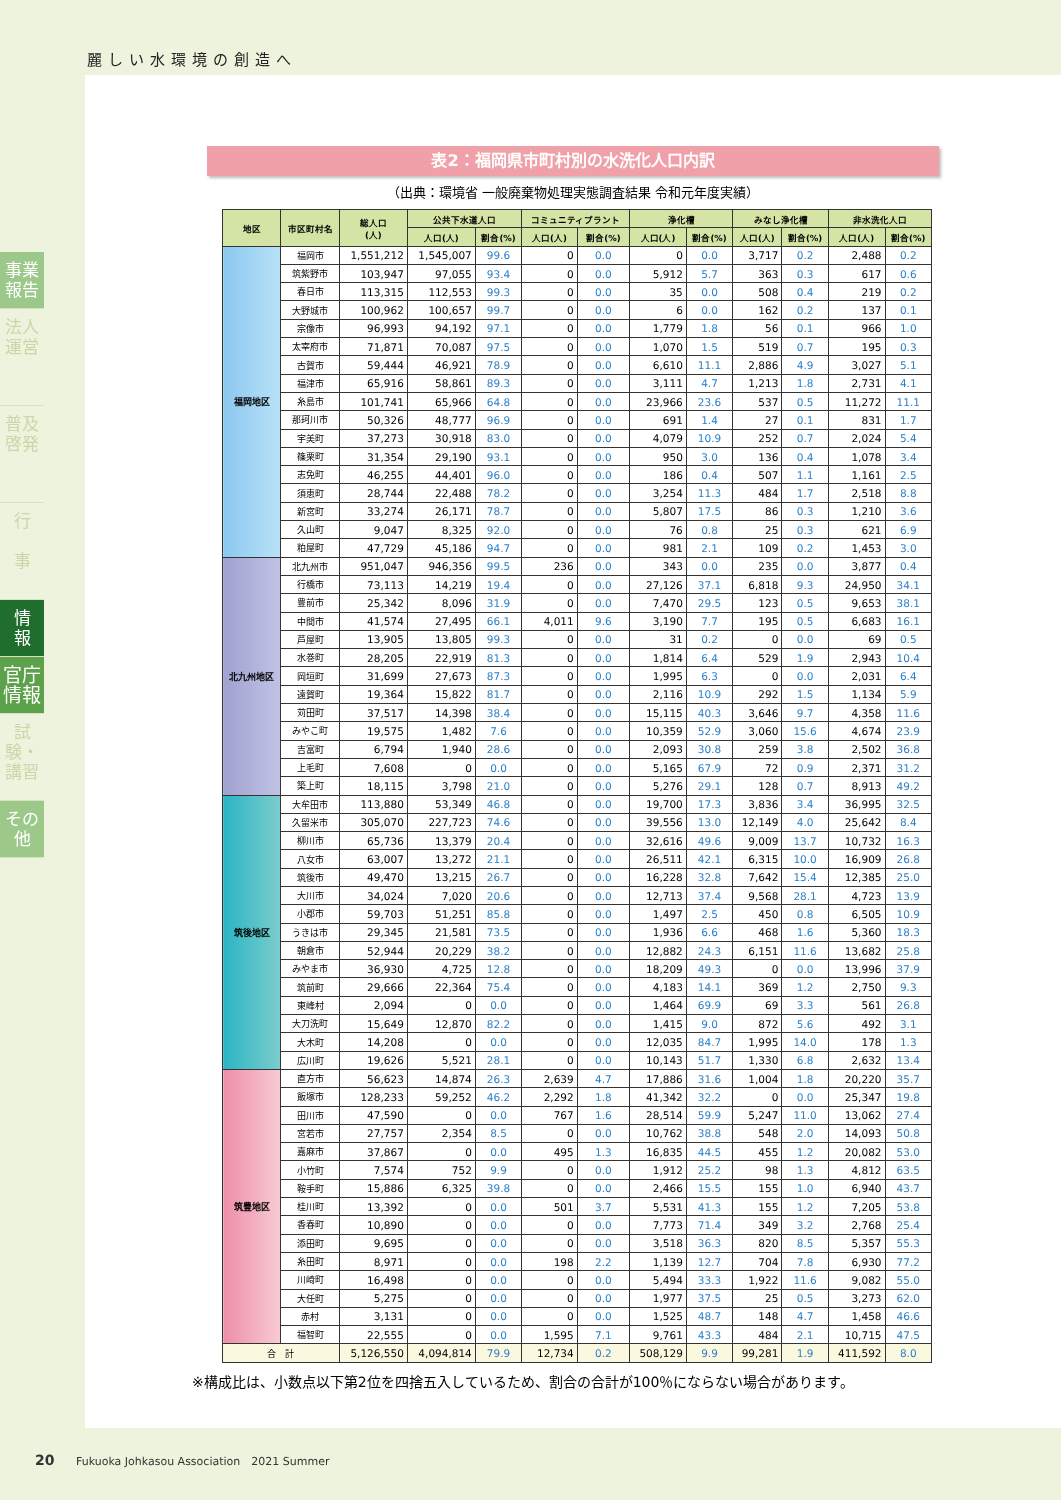麗しい水環境の創造へ
事業報告
法人運営
普及啓発
行
事
情
報
官庁情報
試験・講習
その他
表2：福岡県市町村別の水洗化人口内訳
（出典：環境省 一般廃棄物処理実態調査結果 令和元年度実績）
| 地区 | 市区町村名 | 総人口 (人) | 公共下水道人口 | | コミュニティプラント | | 浄化槽 | | みなし浄化槽 | | 非水洗化人口 | |
| --- | --- | --- | --- | --- | --- | --- | --- | --- | --- | --- | --- | --- |
| | | | 人口(人) | 割合(%) | 人口(人) | 割合(%) | 人口(人) | 割合(%) | 人口(人) | 割合(%) | 人口(人) | 割合(%) |
| 福岡地区 | 福岡市 | 1,551,212 | 1,545,007 | 99.6 | 0 | 0.0 | 0 | 0.0 | 3,717 | 0.2 | 2,488 | 0.2 |
| | 筑紫野市 | 103,947 | 97,055 | 93.4 | 0 | 0.0 | 5,912 | 5.7 | 363 | 0.3 | 617 | 0.6 |
| | 春日市 | 113,315 | 112,553 | 99.3 | 0 | 0.0 | 35 | 0.0 | 508 | 0.4 | 219 | 0.2 |
| | 大野城市 | 100,962 | 100,657 | 99.7 | 0 | 0.0 | 6 | 0.0 | 162 | 0.2 | 137 | 0.1 |
| | 宗像市 | 96,993 | 94,192 | 97.1 | 0 | 0.0 | 1,779 | 1.8 | 56 | 0.1 | 966 | 1.0 |
| | 太宰府市 | 71,871 | 70,087 | 97.5 | 0 | 0.0 | 1,070 | 1.5 | 519 | 0.7 | 195 | 0.3 |
| | 古賀市 | 59,444 | 46,921 | 78.9 | 0 | 0.0 | 6,610 | 11.1 | 2,886 | 4.9 | 3,027 | 5.1 |
| | 福津市 | 65,916 | 58,861 | 89.3 | 0 | 0.0 | 3,111 | 4.7 | 1,213 | 1.8 | 2,731 | 4.1 |
| | 糸島市 | 101,741 | 65,966 | 64.8 | 0 | 0.0 | 23,966 | 23.6 | 537 | 0.5 | 11,272 | 11.1 |
| | 那珂川市 | 50,326 | 48,777 | 96.9 | 0 | 0.0 | 691 | 1.4 | 27 | 0.1 | 831 | 1.7 |
| | 宇美町 | 37,273 | 30,918 | 83.0 | 0 | 0.0 | 4,079 | 10.9 | 252 | 0.7 | 2,024 | 5.4 |
| | 篠栗町 | 31,354 | 29,190 | 93.1 | 0 | 0.0 | 950 | 3.0 | 136 | 0.4 | 1,078 | 3.4 |
| | 志免町 | 46,255 | 44,401 | 96.0 | 0 | 0.0 | 186 | 0.4 | 507 | 1.1 | 1,161 | 2.5 |
| | 須恵町 | 28,744 | 22,488 | 78.2 | 0 | 0.0 | 3,254 | 11.3 | 484 | 1.7 | 2,518 | 8.8 |
| | 新宮町 | 33,274 | 26,171 | 78.7 | 0 | 0.0 | 5,807 | 17.5 | 86 | 0.3 | 1,210 | 3.6 |
| | 久山町 | 9,047 | 8,325 | 92.0 | 0 | 0.0 | 76 | 0.8 | 25 | 0.3 | 621 | 6.9 |
| | 粕屋町 | 47,729 | 45,186 | 94.7 | 0 | 0.0 | 981 | 2.1 | 109 | 0.2 | 1,453 | 3.0 |
| 北九州地区 | 北九州市 | 951,047 | 946,356 | 99.5 | 236 | 0.0 | 343 | 0.0 | 235 | 0.0 | 3,877 | 0.4 |
| | 行橋市 | 73,113 | 14,219 | 19.4 | 0 | 0.0 | 27,126 | 37.1 | 6,818 | 9.3 | 24,950 | 34.1 |
| | 豊前市 | 25,342 | 8,096 | 31.9 | 0 | 0.0 | 7,470 | 29.5 | 123 | 0.5 | 9,653 | 38.1 |
| | 中間市 | 41,574 | 27,495 | 66.1 | 4,011 | 9.6 | 3,190 | 7.7 | 195 | 0.5 | 6,683 | 16.1 |
| | 芦屋町 | 13,905 | 13,805 | 99.3 | 0 | 0.0 | 31 | 0.2 | 0 | 0.0 | 69 | 0.5 |
| | 水巻町 | 28,205 | 22,919 | 81.3 | 0 | 0.0 | 1,814 | 6.4 | 529 | 1.9 | 2,943 | 10.4 |
| | 岡垣町 | 31,699 | 27,673 | 87.3 | 0 | 0.0 | 1,995 | 6.3 | 0 | 0.0 | 2,031 | 6.4 |
| | 遠賀町 | 19,364 | 15,822 | 81.7 | 0 | 0.0 | 2,116 | 10.9 | 292 | 1.5 | 1,134 | 5.9 |
| | 苅田町 | 37,517 | 14,398 | 38.4 | 0 | 0.0 | 15,115 | 40.3 | 3,646 | 9.7 | 4,358 | 11.6 |
| | みやこ町 | 19,575 | 1,482 | 7.6 | 0 | 0.0 | 10,359 | 52.9 | 3,060 | 15.6 | 4,674 | 23.9 |
| | 吉富町 | 6,794 | 1,940 | 28.6 | 0 | 0.0 | 2,093 | 30.8 | 259 | 3.8 | 2,502 | 36.8 |
| | 上毛町 | 7,608 | 0 | 0.0 | 0 | 0.0 | 5,165 | 67.9 | 72 | 0.9 | 2,371 | 31.2 |
| | 築上町 | 18,115 | 3,798 | 21.0 | 0 | 0.0 | 5,276 | 29.1 | 128 | 0.7 | 8,913 | 49.2 |
| 筑後地区 | 大牟田市 | 113,880 | 53,349 | 46.8 | 0 | 0.0 | 19,700 | 17.3 | 3,836 | 3.4 | 36,995 | 32.5 |
| | 久留米市 | 305,070 | 227,723 | 74.6 | 0 | 0.0 | 39,556 | 13.0 | 12,149 | 4.0 | 25,642 | 8.4 |
| | 柳川市 | 65,736 | 13,379 | 20.4 | 0 | 0.0 | 32,616 | 49.6 | 9,009 | 13.7 | 10,732 | 16.3 |
| | 八女市 | 63,007 | 13,272 | 21.1 | 0 | 0.0 | 26,511 | 42.1 | 6,315 | 10.0 | 16,909 | 26.8 |
| | 筑後市 | 49,470 | 13,215 | 26.7 | 0 | 0.0 | 16,228 | 32.8 | 7,642 | 15.4 | 12,385 | 25.0 |
| | 大川市 | 34,024 | 7,020 | 20.6 | 0 | 0.0 | 12,713 | 37.4 | 9,568 | 28.1 | 4,723 | 13.9 |
| | 小郡市 | 59,703 | 51,251 | 85.8 | 0 | 0.0 | 1,497 | 2.5 | 450 | 0.8 | 6,505 | 10.9 |
| | うきは市 | 29,345 | 21,581 | 73.5 | 0 | 0.0 | 1,936 | 6.6 | 468 | 1.6 | 5,360 | 18.3 |
| | 朝倉市 | 52,944 | 20,229 | 38.2 | 0 | 0.0 | 12,882 | 24.3 | 6,151 | 11.6 | 13,682 | 25.8 |
| | みやま市 | 36,930 | 4,725 | 12.8 | 0 | 0.0 | 18,209 | 49.3 | 0 | 0.0 | 13,996 | 37.9 |
| | 筑前町 | 29,666 | 22,364 | 75.4 | 0 | 0.0 | 4,183 | 14.1 | 369 | 1.2 | 2,750 | 9.3 |
| | 東峰村 | 2,094 | 0 | 0.0 | 0 | 0.0 | 1,464 | 69.9 | 69 | 3.3 | 561 | 26.8 |
| | 大刀洗町 | 15,649 | 12,870 | 82.2 | 0 | 0.0 | 1,415 | 9.0 | 872 | 5.6 | 492 | 3.1 |
| | 大木町 | 14,208 | 0 | 0.0 | 0 | 0.0 | 12,035 | 84.7 | 1,995 | 14.0 | 178 | 1.3 |
| | 広川町 | 19,626 | 5,521 | 28.1 | 0 | 0.0 | 10,143 | 51.7 | 1,330 | 6.8 | 2,632 | 13.4 |
| 筑豊地区 | 直方市 | 56,623 | 14,874 | 26.3 | 2,639 | 4.7 | 17,886 | 31.6 | 1,004 | 1.8 | 20,220 | 35.7 |
| | 飯塚市 | 128,233 | 59,252 | 46.2 | 2,292 | 1.8 | 41,342 | 32.2 | 0 | 0.0 | 25,347 | 19.8 |
| | 田川市 | 47,590 | 0 | 0.0 | 767 | 1.6 | 28,514 | 59.9 | 5,247 | 11.0 | 13,062 | 27.4 |
| | 宮若市 | 27,757 | 2,354 | 8.5 | 0 | 0.0 | 10,762 | 38.8 | 548 | 2.0 | 14,093 | 50.8 |
| | 嘉麻市 | 37,867 | 0 | 0.0 | 495 | 1.3 | 16,835 | 44.5 | 455 | 1.2 | 20,082 | 53.0 |
| | 小竹町 | 7,574 | 752 | 9.9 | 0 | 0.0 | 1,912 | 25.2 | 98 | 1.3 | 4,812 | 63.5 |
| | 鞍手町 | 15,886 | 6,325 | 39.8 | 0 | 0.0 | 2,466 | 15.5 | 155 | 1.0 | 6,940 | 43.7 |
| | 桂川町 | 13,392 | 0 | 0.0 | 501 | 3.7 | 5,531 | 41.3 | 155 | 1.2 | 7,205 | 53.8 |
| | 香春町 | 10,890 | 0 | 0.0 | 0 | 0.0 | 7,773 | 71.4 | 349 | 3.2 | 2,768 | 25.4 |
| | 添田町 | 9,695 | 0 | 0.0 | 0 | 0.0 | 3,518 | 36.3 | 820 | 8.5 | 5,357 | 55.3 |
| | 糸田町 | 8,971 | 0 | 0.0 | 198 | 2.2 | 1,139 | 12.7 | 704 | 7.8 | 6,930 | 77.2 |
| | 川崎町 | 16,498 | 0 | 0.0 | 0 | 0.0 | 5,494 | 33.3 | 1,922 | 11.6 | 9,082 | 55.0 |
| | 大任町 | 5,275 | 0 | 0.0 | 0 | 0.0 | 1,977 | 37.5 | 25 | 0.5 | 3,273 | 62.0 |
| | 赤村 | 3,131 | 0 | 0.0 | 0 | 0.0 | 1,525 | 48.7 | 148 | 4.7 | 1,458 | 46.6 |
| | 福智町 | 22,555 | 0 | 0.0 | 1,595 | 7.1 | 9,761 | 43.3 | 484 | 2.1 | 10,715 | 47.5 |
| 合 計 | | 5,126,550 | 4,094,814 | 79.9 | 12,734 | 0.2 | 508,129 | 9.9 | 99,281 | 1.9 | 411,592 | 8.0 |
※構成比は、小数点以下第2位を四捨五入しているため、割合の合計が100％にならない場合があります。
20 Fukuoka Johkasou Association　2021 Summer